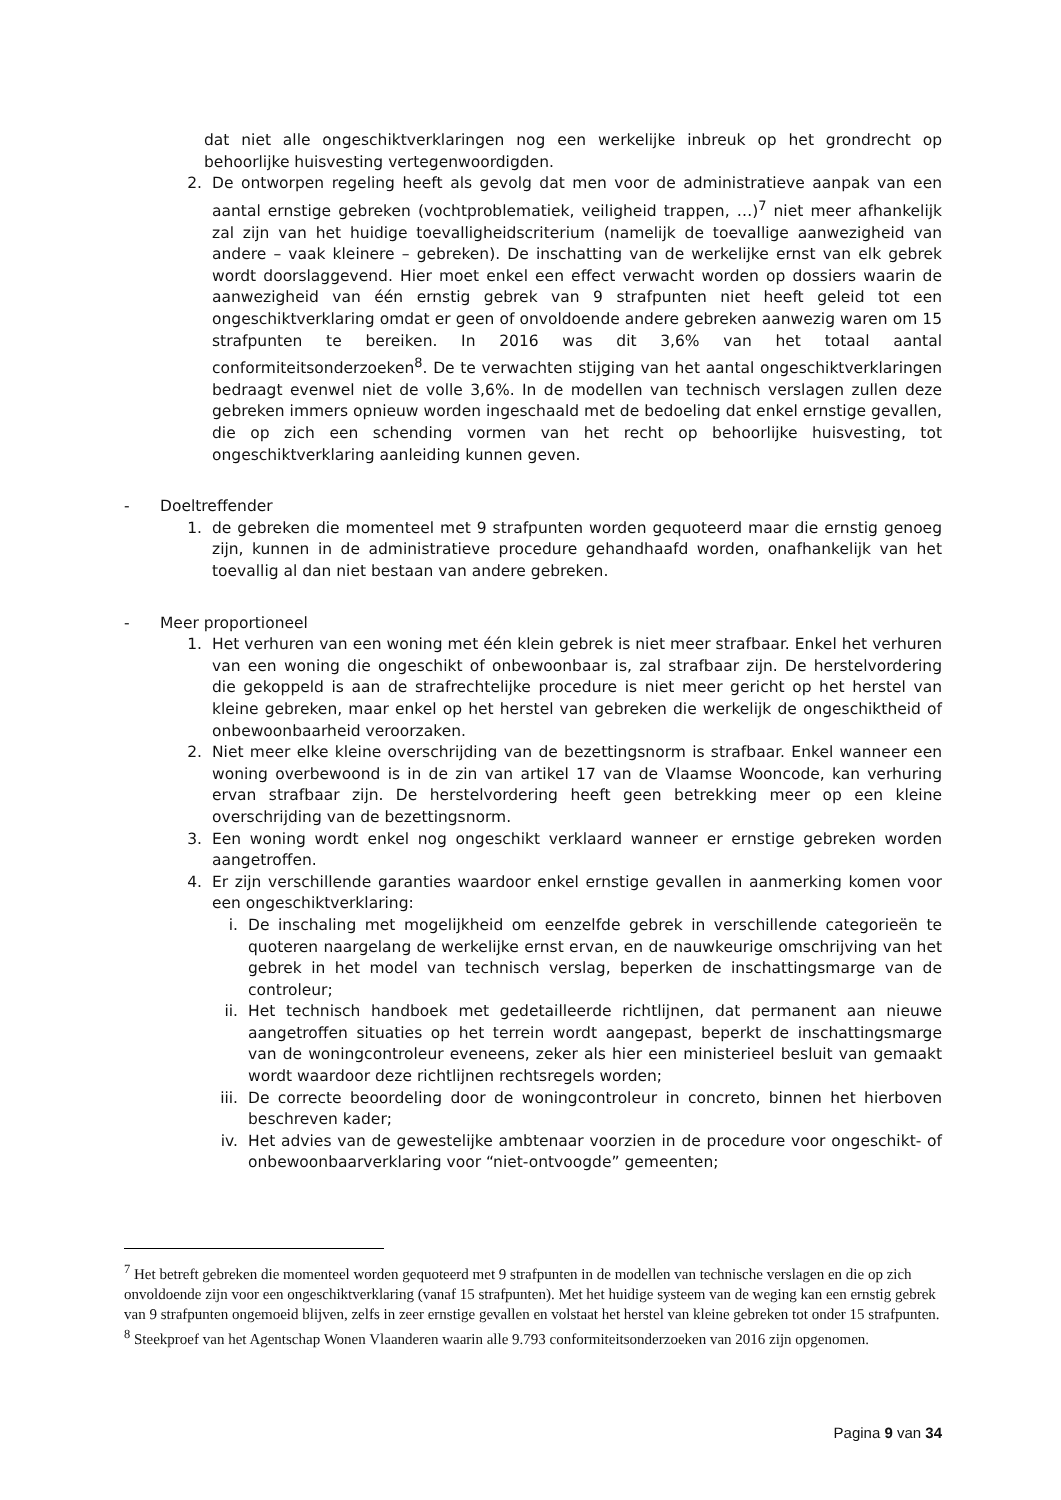dat niet alle ongeschiktverklaringen nog een werkelijke inbreuk op het grondrecht op behoorlijke huisvesting vertegenwoordigden.
2. De ontworpen regeling heeft als gevolg dat men voor de administratieve aanpak van een aantal ernstige gebreken (vochtproblematiek, veiligheid trappen, …)<sup>7</sup> niet meer afhankelijk zal zijn van het huidige toevalligheidscriterium (namelijk de toevallige aanwezigheid van andere – vaak kleinere – gebreken). De inschatting van de werkelijke ernst van elk gebrek wordt doorslaggevend. Hier moet enkel een effect verwacht worden op dossiers waarin de aanwezigheid van één ernstig gebrek van 9 strafpunten niet heeft geleid tot een ongeschiktverklaring omdat er geen of onvoldoende andere gebreken aanwezig waren om 15 strafpunten te bereiken. In 2016 was dit 3,6% van het totaal aantal conformiteitsonderzoeken<sup>8</sup>. De te verwachten stijging van het aantal ongeschiktverklaringen bedraagt evenwel niet de volle 3,6%. In de modellen van technisch verslagen zullen deze gebreken immers opnieuw worden ingeschaald met de bedoeling dat enkel ernstige gevallen, die op zich een schending vormen van het recht op behoorlijke huisvesting, tot ongeschiktverklaring aanleiding kunnen geven.
- Doeltreffender
1. de gebreken die momenteel met 9 strafpunten worden gequoteerd maar die ernstig genoeg zijn, kunnen in de administratieve procedure gehandhaafd worden, onafhankelijk van het toevallig al dan niet bestaan van andere gebreken.
- Meer proportioneel
1. Het verhuren van een woning met één klein gebrek is niet meer strafbaar. Enkel het verhuren van een woning die ongeschikt of onbewoonbaar is, zal strafbaar zijn. De herstelvordering die gekoppeld is aan de strafrechtelijke procedure is niet meer gericht op het herstel van kleine gebreken, maar enkel op het herstel van gebreken die werkelijk de ongeschiktheid of onbewoonbaarheid veroorzaken.
2. Niet meer elke kleine overschrijding van de bezettingsnorm is strafbaar. Enkel wanneer een woning overbewoond is in de zin van artikel 17 van de Vlaamse Wooncode, kan verhuring ervan strafbaar zijn. De herstelvordering heeft geen betrekking meer op een kleine overschrijding van de bezettingsnorm.
3. Een woning wordt enkel nog ongeschikt verklaard wanneer er ernstige gebreken worden aangetroffen.
4. Er zijn verschillende garanties waardoor enkel ernstige gevallen in aanmerking komen voor een ongeschiktverklaring:
i. De inschaling met mogelijkheid om eenzelfde gebrek in verschillende categorieën te quoteren naargelang de werkelijke ernst ervan, en de nauwkeurige omschrijving van het gebrek in het model van technisch verslag, beperken de inschattingsmarge van de controleur;
ii. Het technisch handboek met gedetailleerde richtlijnen, dat permanent aan nieuwe aangetroffen situaties op het terrein wordt aangepast, beperkt de inschattingsmarge van de woningcontroleur eveneens, zeker als hier een ministerieel besluit van gemaakt wordt waardoor deze richtlijnen rechtsregels worden;
iii. De correcte beoordeling door de woningcontroleur in concreto, binnen het hierboven beschreven kader;
iv. Het advies van de gewestelijke ambtenaar voorzien in de procedure voor ongeschikt- of onbewoonbaarverklaring voor “niet-ontvoogde” gemeenten;
<sup>7</sup> Het betreft gebreken die momenteel worden gequoteerd met 9 strafpunten in de modellen van technische verslagen en die op zich onvoldoende zijn voor een ongeschiktverklaring (vanaf 15 strafpunten). Met het huidige systeem van de weging kan een ernstig gebrek van 9 strafpunten ongemoeid blijven, zelfs in zeer ernstige gevallen en volstaat het herstel van kleine gebreken tot onder 15 strafpunten.
<sup>8</sup> Steekproef van het Agentschap Wonen Vlaanderen waarin alle 9.793 conformiteitsonderzoeken van 2016 zijn opgenomen.
Pagina 9 van 34